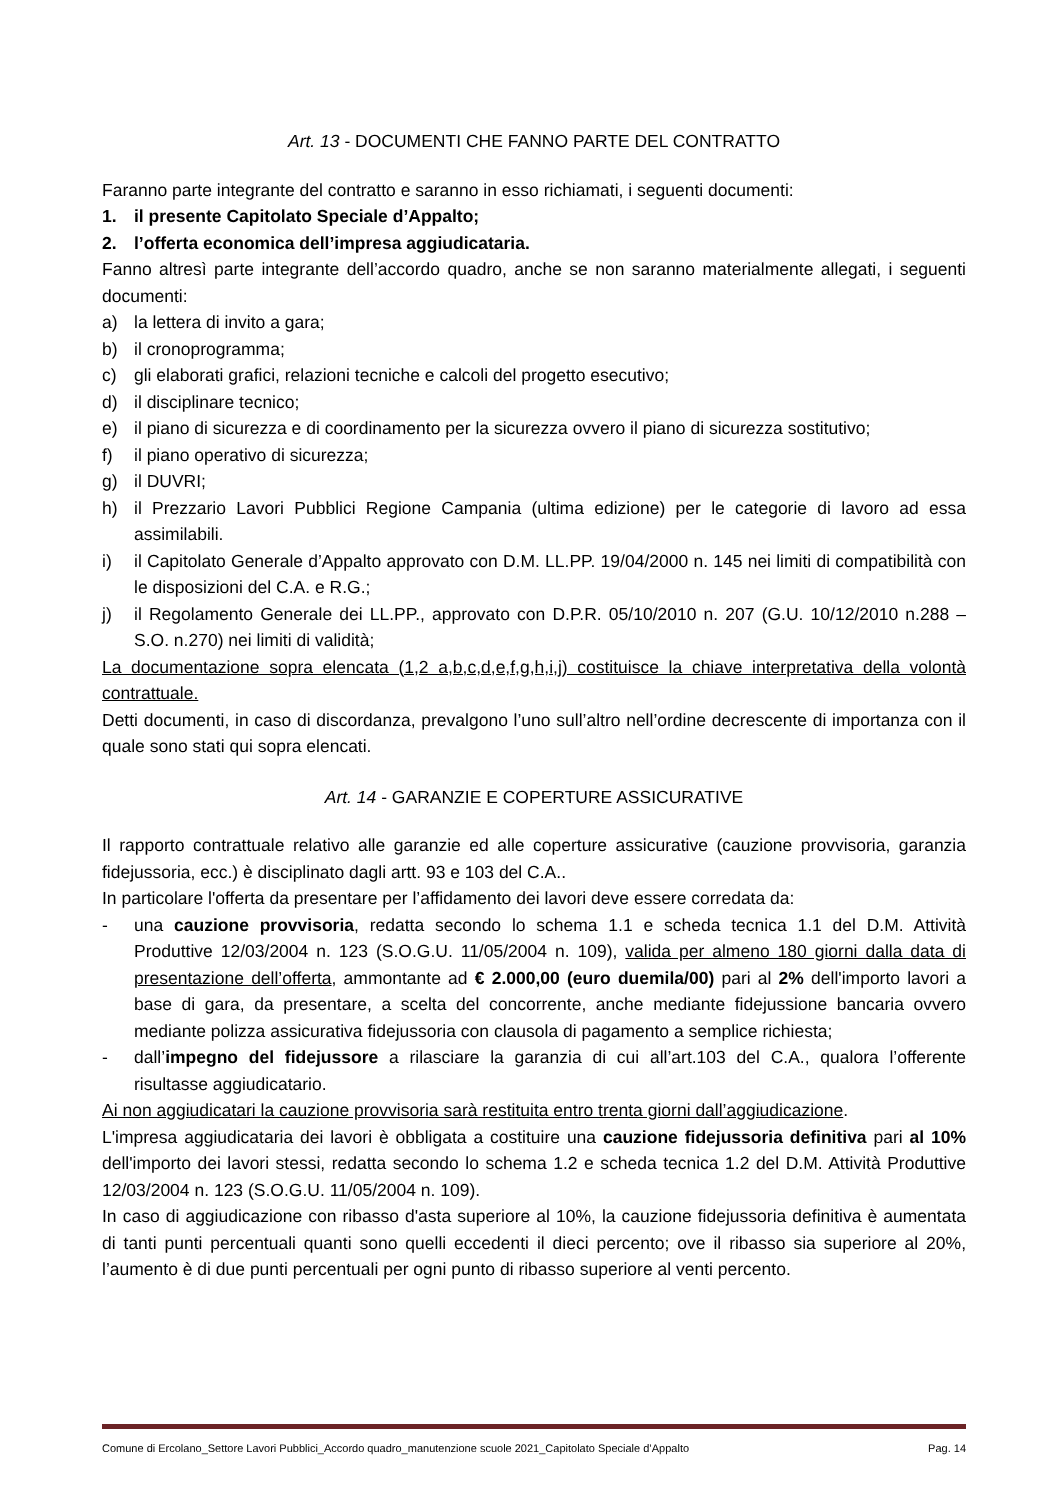Art. 13 - DOCUMENTI CHE FANNO PARTE DEL CONTRATTO
Faranno parte integrante del contratto e saranno in esso richiamati, i seguenti documenti:
1. il presente Capitolato Speciale d’Appalto;
2. l’offerta economica dell’impresa aggiudicataria.
Fanno altresì parte integrante dell’accordo quadro, anche se non saranno materialmente allegati, i seguenti documenti:
a) la lettera di invito a gara;
b) il cronoprogramma;
c) gli elaborati grafici, relazioni tecniche e calcoli del progetto esecutivo;
d) il disciplinare tecnico;
e) il piano di sicurezza e di coordinamento per la sicurezza ovvero il piano di sicurezza sostitutivo;
f) il piano operativo di sicurezza;
g) il DUVRI;
h) il Prezzario Lavori Pubblici Regione Campania (ultima edizione) per le categorie di lavoro ad essa assimilabili.
i) il Capitolato Generale d’Appalto approvato con D.M. LL.PP. 19/04/2000 n. 145 nei limiti di compatibilità con le disposizioni del C.A. e R.G.;
j) il Regolamento Generale dei LL.PP., approvato con D.P.R. 05/10/2010 n. 207 (G.U. 10/12/2010 n.288 – S.O. n.270) nei limiti di validità;
La documentazione sopra elencata (1,2 a,b,c,d,e,f,g,h,i,j) costituisce la chiave interpretativa della volontà contrattuale.
Detti documenti, in caso di discordanza, prevalgono l’uno sull’altro nell’ordine decrescente di importanza con il quale sono stati qui sopra elencati.
Art. 14 - GARANZIE E COPERTURE ASSICURATIVE
Il rapporto contrattuale relativo alle garanzie ed alle coperture assicurative (cauzione provvisoria, garanzia fidejussoria, ecc.) è disciplinato dagli artt. 93 e 103 del C.A..
In particolare l'offerta da presentare per l’affidamento dei lavori deve essere corredata da:
- una cauzione provvisoria, redatta secondo lo schema 1.1 e scheda tecnica 1.1 del D.M. Attività Produttive 12/03/2004 n. 123 (S.O.G.U. 11/05/2004 n. 109), valida per almeno 180 giorni dalla data di presentazione dell’offerta, ammontante ad € 2.000,00 (euro duemila/00) pari al 2% dell'importo lavori a base di gara, da presentare, a scelta del concorrente, anche mediante fidejussione bancaria ovvero mediante polizza assicurativa fidejussoria con clausola di pagamento a semplice richiesta;
- dall’impegno del fidejussore a rilasciare la garanzia di cui all’art.103 del C.A., qualora l’offerente risultasse aggiudicatario.
Ai non aggiudicatari la cauzione provvisoria sarà restituita entro trenta giorni dall’aggiudicazione.
L'impresa aggiudicataria dei lavori è obbligata a costituire una cauzione fidejussoria definitiva pari al 10% dell'importo dei lavori stessi, redatta secondo lo schema 1.2 e scheda tecnica 1.2 del D.M. Attività Produttive 12/03/2004 n. 123 (S.O.G.U. 11/05/2004 n. 109).
In caso di aggiudicazione con ribasso d'asta superiore al 10%, la cauzione fidejussoria definitiva è aumentata di tanti punti percentuali quanti sono quelli eccedenti il dieci percento; ove il ribasso sia superiore al 20%, l’aumento è di due punti percentuali per ogni punto di ribasso superiore al venti percento.
Comune di Ercolano_Settore Lavori Pubblici_Accordo quadro_manutenzione scuole 2021_Capitolato Speciale d’Appalto Pag. 14